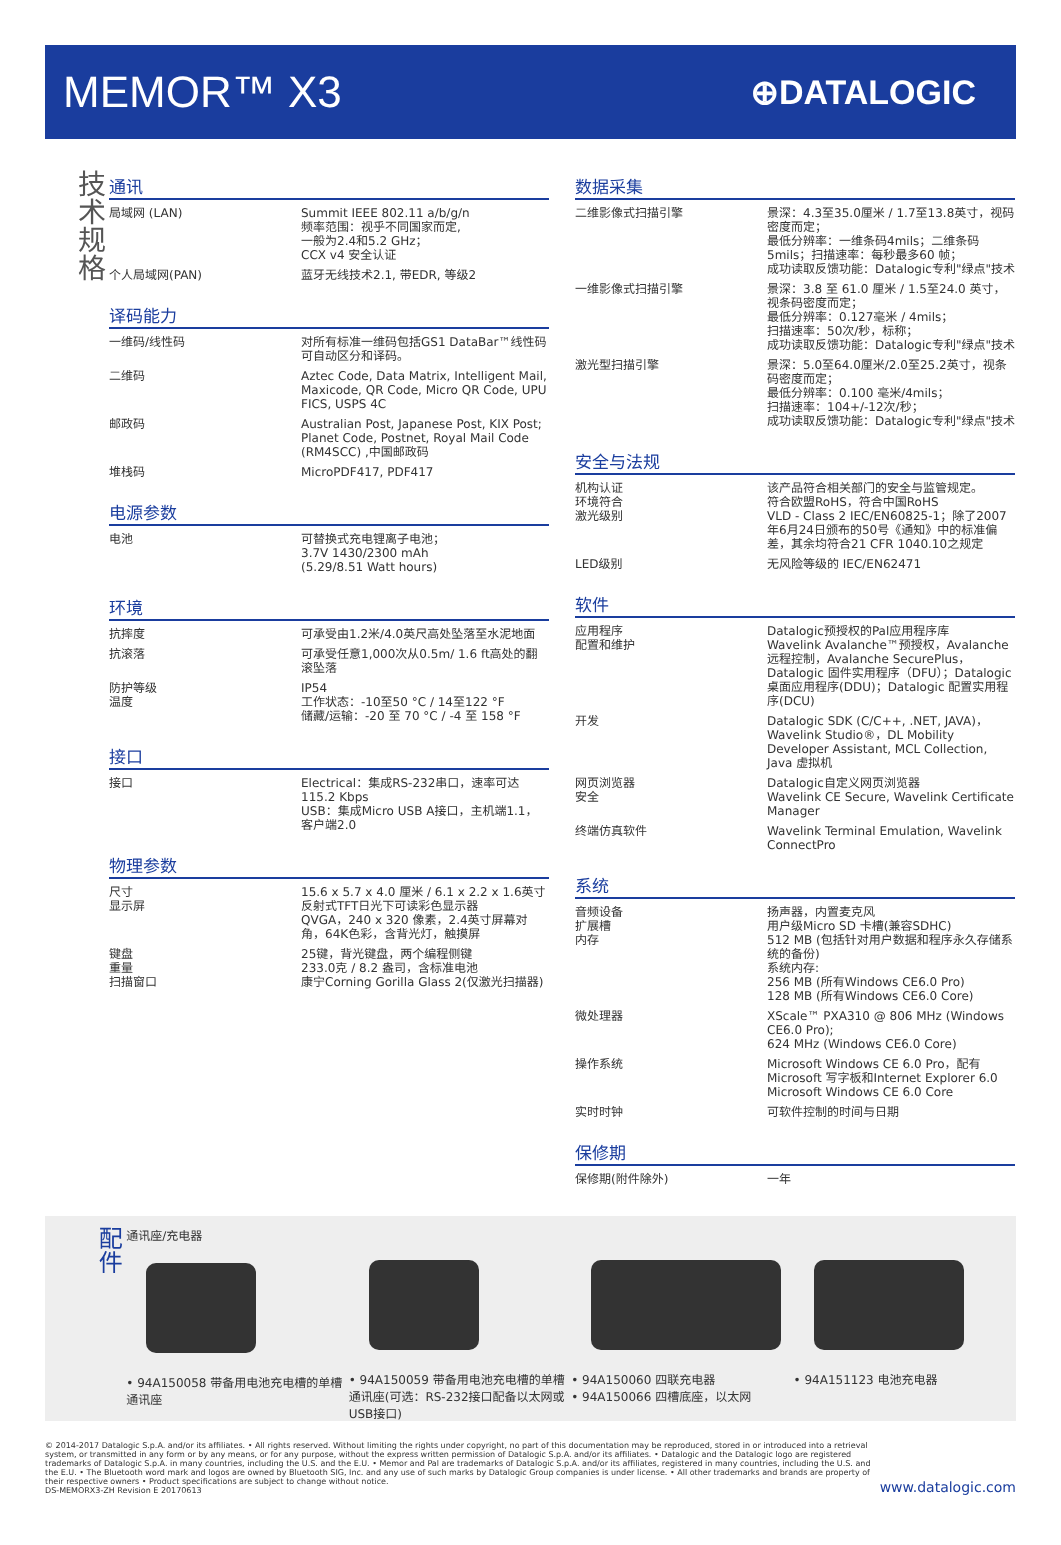MEMOR™ X3
⊕DATALOGIC
技术规格
通讯
| 局域网 (LAN) | Summit IEEE 802.11 a/b/g/n 频率范围：视乎不同国家而定, 一般为2.4和5.2 GHz； CCX v4 安全认证 |
| 个人局域网(PAN) | 蓝牙无线技术2.1, 带EDR, 等级2 |
译码能力
| 一维码/线性码 | 对所有标准一维码包括GS1 DataBar™线性码可自动区分和译码。 |
| 二维码 | Aztec Code, Data Matrix, Intelligent Mail, Maxicode, QR Code, Micro QR Code, UPU FICS, USPS 4C |
| 邮政码 | Australian Post, Japanese Post, KIX Post; Planet Code, Postnet, Royal Mail Code (RM4SCC) ,中国邮政码 |
| 堆栈码 | MicroPDF417, PDF417 |
电源参数
| 电池 | 可替换式充电锂离子电池； 3.7V 1430/2300 mAh (5.29/8.51 Watt hours) |
环境
| 抗摔度 | 可承受由1.2米/4.0英尺高处坠落至水泥地面 |
| 抗滚落 | 可承受任意1,000次从0.5m/ 1.6 ft高处的翻滚坠落 |
| 防护等级 温度 | IP54 工作状态：-10至50 °C / 14至122 °F 储藏/运输：-20 至 70 °C / -4 至 158 °F |
接口
| 接口 | Electrical：集成RS-232串口，速率可达115.2 Kbps USB：集成Micro USB A接口，主机端1.1，客户端2.0 |
物理参数
| 尺寸 显示屏 | 15.6 x 5.7 x 4.0 厘米 / 6.1 x 2.2 x 1.6英寸 反射式TFT日光下可读彩色显示器 QVGA，240 x 320 像素，2.4英寸屏幕对角，64K色彩，含背光灯，触摸屏 |
| 键盘 重量 扫描窗口 | 25键，背光键盘，两个编程侧键 233.0克 / 8.2 盎司，含标准电池 康宁Corning Gorilla Glass 2(仅激光扫描器) |
数据采集
| 二维影像式扫描引擎 | 景深：4.3至35.0厘米 / 1.7至13.8英寸，视码密度而定； 最低分辨率：一维条码4mils；二维条码5mils；扫描速率：每秒最多60 帧； 成功读取反馈功能：Datalogic专利"绿点"技术 |
| 一维影像式扫描引擎 | 景深：3.8 至 61.0 厘米 / 1.5至24.0 英寸，视条码密度而定； 最低分辨率：0.127毫米 / 4mils； 扫描速率：50次/秒，标称； 成功读取反馈功能：Datalogic专利"绿点"技术 |
| 激光型扫描引擎 | 景深：5.0至64.0厘米/2.0至25.2英寸，视条码密度而定； 最低分辨率：0.100 毫米/4mils； 扫描速率：104+/-12次/秒； 成功读取反馈功能：Datalogic专利"绿点"技术 |
安全与法规
| 机构认证 环境符合 激光级别 | 该产品符合相关部门的安全与监管规定。 符合欧盟RoHS，符合中国RoHS VLD - Class 2 IEC/EN60825-1；除了2007年6月24日颁布的50号《通知》中的标准偏差，其余均符合21 CFR 1040.10之规定 |
| LED级别 | 无风险等级的 IEC/EN62471 |
软件
| 应用程序 配置和维护 | Datalogic预授权的Pal应用程序库 Wavelink Avalanche™预授权，Avalanche远程控制，Avalanche SecurePlus，Datalogic 固件实用程序（DFU）；Datalogic 桌面应用程序(DDU)；Datalogic 配置实用程序(DCU) |
| 开发 | Datalogic SDK (C/C++, .NET, JAVA)，Wavelink Studio®，DL Mobility Developer Assistant, MCL Collection, Java 虚拟机 |
| 网页浏览器 安全 | Datalogic自定义网页浏览器 Wavelink CE Secure, Wavelink Certificate Manager |
| 终端仿真软件 | Wavelink Terminal Emulation, Wavelink ConnectPro |
系统
| 音频设备 扩展槽 内存 | 扬声器，内置麦克风 用户级Micro SD 卡槽(兼容SDHC) 512 MB (包括针对用户数据和程序永久存储系统的备份) 系统内存: 256 MB (所有Windows CE6.0 Pro) 128 MB (所有Windows CE6.0 Core) |
| 微处理器 | XScale™ PXA310 @ 806 MHz (Windows CE6.0 Pro); 624 MHz (Windows CE6.0 Core) |
| 操作系统 | Microsoft Windows CE 6.0 Pro，配有Microsoft 写字板和Internet Explorer 6.0 Microsoft Windows CE 6.0 Core |
| 实时时钟 | 可软件控制的时间与日期 |
保修期
| 保修期(附件除外) | 一年 |
配件
通讯座/充电器
• 94A150058 带备用电池充电槽的单槽通讯座
• 94A150059 带备用电池充电槽的单槽通讯座(可选：RS-232接口配备以太网或USB接口)
• 94A150060 四联充电器
• 94A150066 四槽底座，以太网
• 94A151123 电池充电器
© 2014-2017 Datalogic S.p.A. and/or its affiliates. • All rights reserved. Without limiting the rights under copyright, no part of this documentation may be reproduced, stored in or introduced into a retrieval system, or transmitted in any form or by any means, or for any purpose, without the express written permission of Datalogic S.p.A. and/or its affiliates. • Datalogic and the Datalogic logo are registered trademarks of Datalogic S.p.A. in many countries, including the U.S. and the E.U. • Memor and Pal are trademarks of Datalogic S.p.A. and/or its affiliates, registered in many countries, including the U.S. and the E.U. • The Bluetooth word mark and logos are owned by Bluetooth SIG, Inc. and any use of such marks by Datalogic Group companies is under license. • All other trademarks and brands are property of their respective owners • Product specifications are subject to change without notice.
DS-MEMORX3-ZH Revision E 20170613
www.datalogic.com